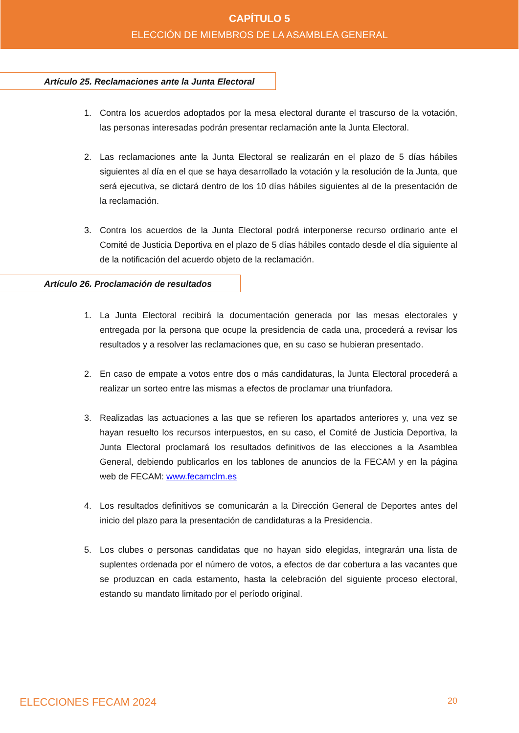CAPÍTULO 5
ELECCIÓN DE MIEMBROS DE LA ASAMBLEA GENERAL
Artículo 25. Reclamaciones ante la Junta Electoral
1. Contra los acuerdos adoptados por la mesa electoral durante el trascurso de la votación, las personas interesadas podrán presentar reclamación ante la Junta Electoral.
2. Las reclamaciones ante la Junta Electoral se realizarán en el plazo de 5 días hábiles siguientes al día en el que se haya desarrollado la votación y la resolución de la Junta, que será ejecutiva, se dictará dentro de los 10 días hábiles siguientes al de la presentación de la reclamación.
3. Contra los acuerdos de la Junta Electoral podrá interponerse recurso ordinario ante el Comité de Justicia Deportiva en el plazo de 5 días hábiles contado desde el día siguiente al de la notificación del acuerdo objeto de la reclamación.
Artículo 26. Proclamación de resultados
1. La Junta Electoral recibirá la documentación generada por las mesas electorales y entregada por la persona que ocupe la presidencia de cada una, procederá a revisar los resultados y a resolver las reclamaciones que, en su caso se hubieran presentado.
2. En caso de empate a votos entre dos o más candidaturas, la Junta Electoral procederá a realizar un sorteo entre las mismas a efectos de proclamar una triunfadora.
3. Realizadas las actuaciones a las que se refieren los apartados anteriores y, una vez se hayan resuelto los recursos interpuestos, en su caso, el Comité de Justicia Deportiva, la Junta Electoral proclamará los resultados definitivos de las elecciones a la Asamblea General, debiendo publicarlos en los tablones de anuncios de la FECAM y en la página web de FECAM: www.fecamclm.es
4. Los resultados definitivos se comunicarán a la Dirección General de Deportes antes del inicio del plazo para la presentación de candidaturas a la Presidencia.
5. Los clubes o personas candidatas que no hayan sido elegidas, integrarán una lista de suplentes ordenada por el número de votos, a efectos de dar cobertura a las vacantes que se produzcan en cada estamento, hasta la celebración del siguiente proceso electoral, estando su mandato limitado por el período original.
ELECCIONES FECAM 2024 20